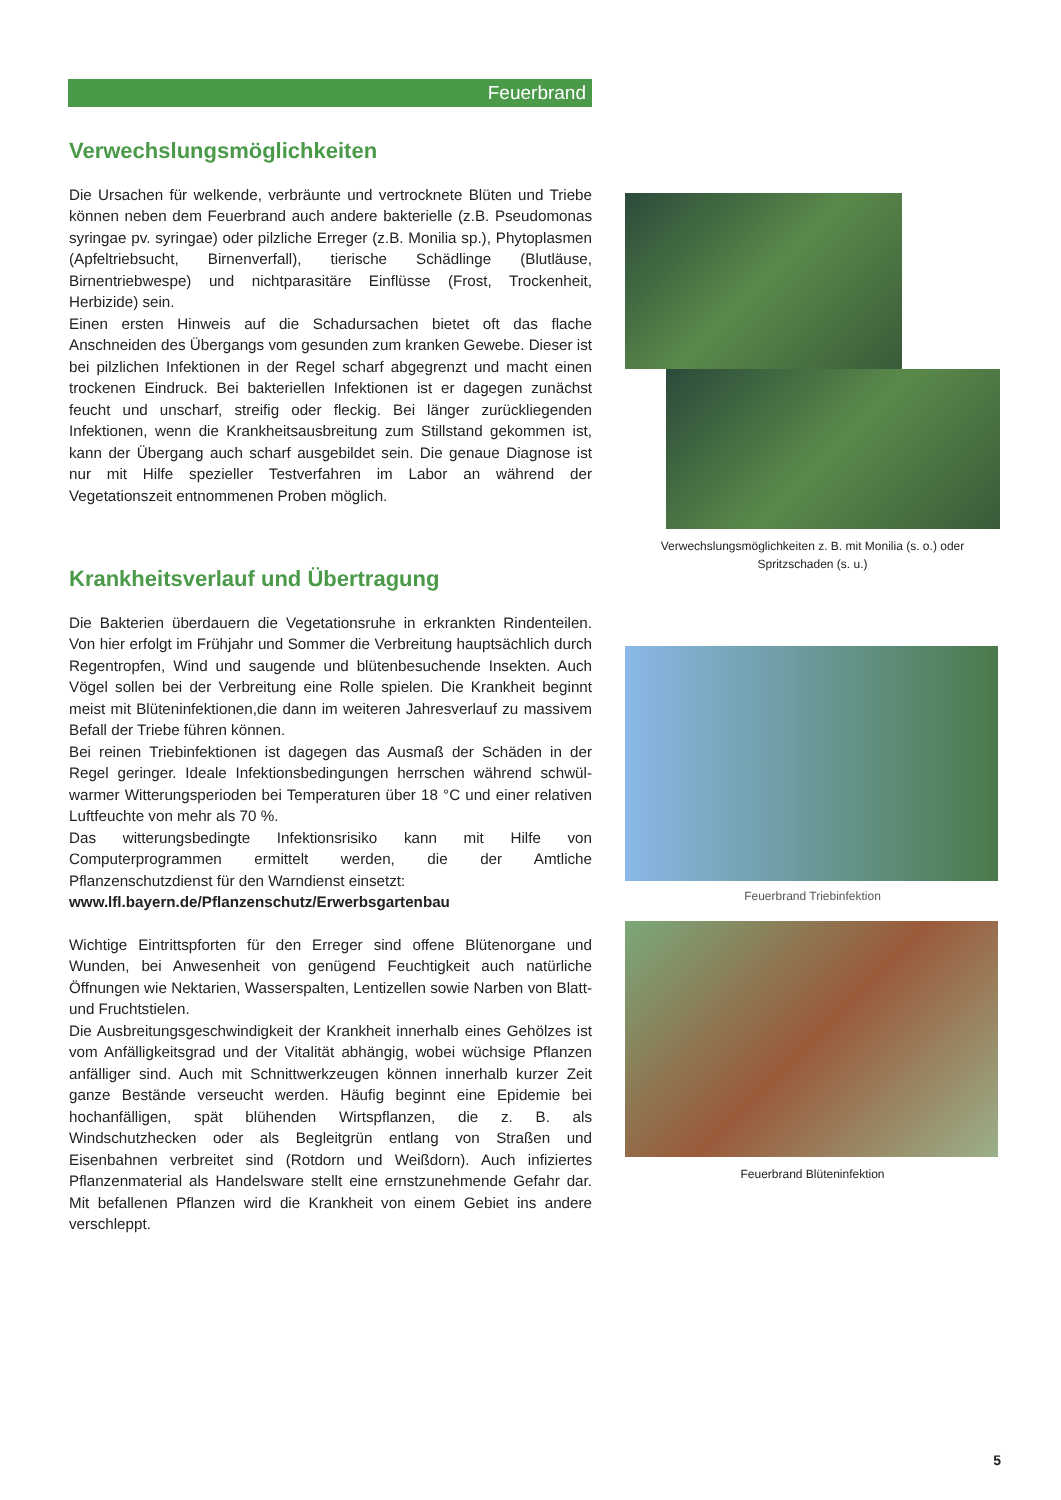Feuerbrand
Verwechslungsmöglichkeiten
Die Ursachen für welkende, verbräunte und vertrocknete Blüten und Triebe können neben dem Feuerbrand auch andere bakterielle (z.B. Pseudomonas syringae pv. syringae) oder pilzliche Erreger (z.B. Monilia sp.), Phytoplasmen (Apfeltriebsucht, Birnenverfall), tierische Schädlinge (Blutläuse, Birnentriebwespe) und nichtparasitäre Einflüsse (Frost, Trockenheit, Herbizide) sein.
Einen ersten Hinweis auf die Schadursachen bietet oft das flache Anschneiden des Übergangs vom gesunden zum kranken Gewebe. Dieser ist bei pilzlichen Infektionen in der Regel scharf abgegrenzt und macht einen trockenen Eindruck. Bei bakteriellen Infektionen ist er dagegen zunächst feucht und unscharf, streifig oder fleckig. Bei länger zurückliegenden Infektionen, wenn die Krankheitsausbreitung zum Stillstand gekommen ist, kann der Übergang auch scharf ausgebildet sein. Die genaue Diagnose ist nur mit Hilfe spezieller Testverfahren im Labor an während der Vegetationszeit entnommenen Proben möglich.
Krankheitsverlauf und Übertragung
Die Bakterien überdauern die Vegetationsruhe in erkrankten Rindenteilen. Von hier erfolgt im Frühjahr und Sommer die Verbreitung hauptsächlich durch Regentropfen, Wind und saugende und blütenbesuchende Insekten. Auch Vögel sollen bei der Verbreitung eine Rolle spielen. Die Krankheit beginnt meist mit Blüteninfektionen,die dann im weiteren Jahresverlauf zu massivem Befall der Triebe führen können.
Bei reinen Triebinfektionen ist dagegen das Ausmaß der Schäden in der Regel geringer. Ideale Infektionsbedingungen herrschen während schwül-warmer Witterungsperioden bei Temperaturen über 18 °C und einer relativen Luftfeuchte von mehr als 70 %.
Das witterungsbedingte Infektionsrisiko kann mit Hilfe von Computerprogrammen ermittelt werden, die der Amtliche Pflanzenschutzdienst für den Warndienst einsetzt:
www.lfl.bayern.de/Pflanzenschutz/Erwerbsgartenbau
Wichtige Eintrittspforten für den Erreger sind offene Blütenorgane und Wunden, bei Anwesenheit von genügend Feuchtigkeit auch natürliche Öffnungen wie Nektarien, Wasserspalten, Lentizellen sowie Narben von Blatt- und Fruchtstielen.
Die Ausbreitungsgeschwindigkeit der Krankheit innerhalb eines Gehölzes ist vom Anfälligkeitsgrad und der Vitalität abhängig, wobei wüchsige Pflanzen anfälliger sind. Auch mit Schnittwerkzeugen können innerhalb kurzer Zeit ganze Bestände verseucht werden. Häufig beginnt eine Epidemie bei hochanfälligen, spät blühenden Wirtspflanzen, die z. B. als Windschutzhecken oder als Begleitgrün entlang von Straßen und Eisenbahnen verbreitet sind (Rotdorn und Weißdorn). Auch infiziertes Pflanzenmaterial als Handelsware stellt eine ernstzunehmende Gefahr dar. Mit befallenen Pflanzen wird die Krankheit von einem Gebiet ins andere verschleppt.
Verwechslungsmöglichkeiten z. B. mit Monilia (s. o.) oder Spritzschaden (s. u.)
Feuerbrand Triebinfektion
Feuerbrand Blüteninfektion
5